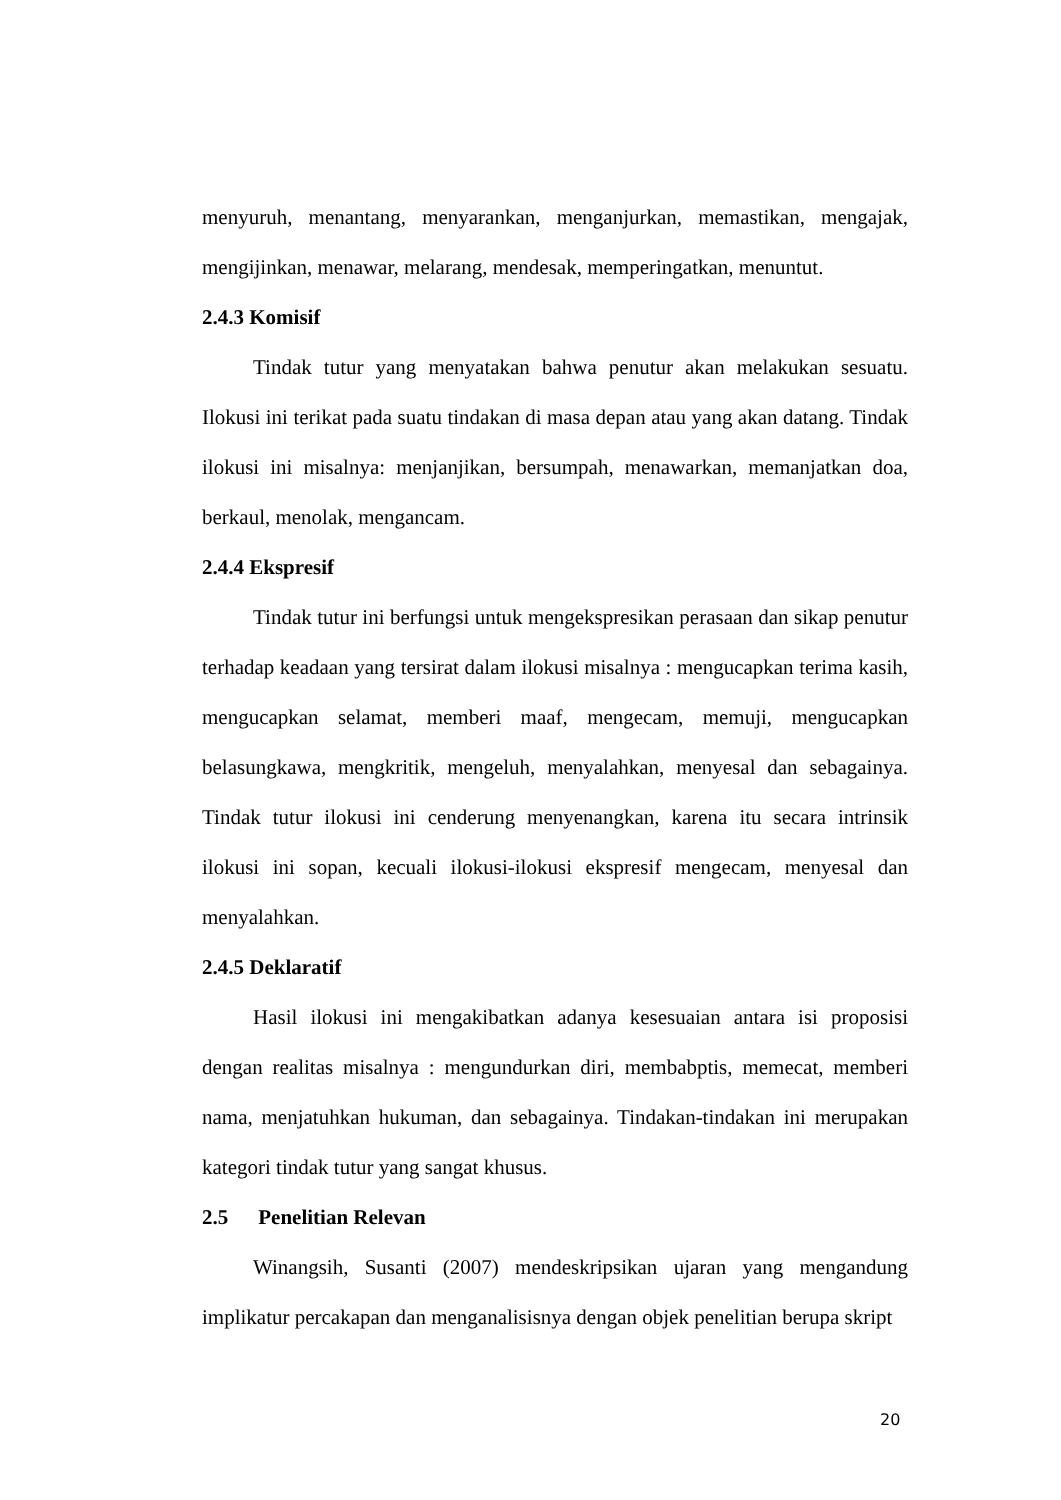menyuruh, menantang, menyarankan, menganjurkan, memastikan, mengajak, mengijinkan, menawar, melarang, mendesak, memperingatkan, menuntut.
2.4.3 Komisif
Tindak tutur yang menyatakan bahwa penutur akan melakukan sesuatu. Ilokusi ini terikat pada suatu tindakan di masa depan atau yang akan datang. Tindak ilokusi ini misalnya: menjanjikan, bersumpah, menawarkan, memanjatkan doa, berkaul, menolak, mengancam.
2.4.4 Ekspresif
Tindak tutur ini berfungsi untuk mengekspresikan perasaan dan sikap penutur terhadap keadaan yang tersirat dalam ilokusi misalnya : mengucapkan terima kasih, mengucapkan selamat, memberi maaf, mengecam, memuji, mengucapkan belasungkawa, mengkritik, mengeluh, menyalahkan, menyesal dan sebagainya. Tindak tutur ilokusi ini cenderung menyenangkan, karena itu secara intrinsik ilokusi ini sopan, kecuali ilokusi-ilokusi ekspresif mengecam, menyesal dan menyalahkan.
2.4.5 Deklaratif
Hasil ilokusi ini mengakibatkan adanya kesesuaian antara isi proposisi dengan realitas misalnya : mengundurkan diri, membabptis, memecat, memberi nama, menjatuhkan hukuman, dan sebagainya. Tindakan-tindakan ini merupakan kategori tindak tutur yang sangat khusus.
2.5 Penelitian Relevan
Winangsih, Susanti (2007) mendeskripsikan ujaran yang mengandung implikatur percakapan dan menganalisisnya dengan objek penelitian berupa skript
20